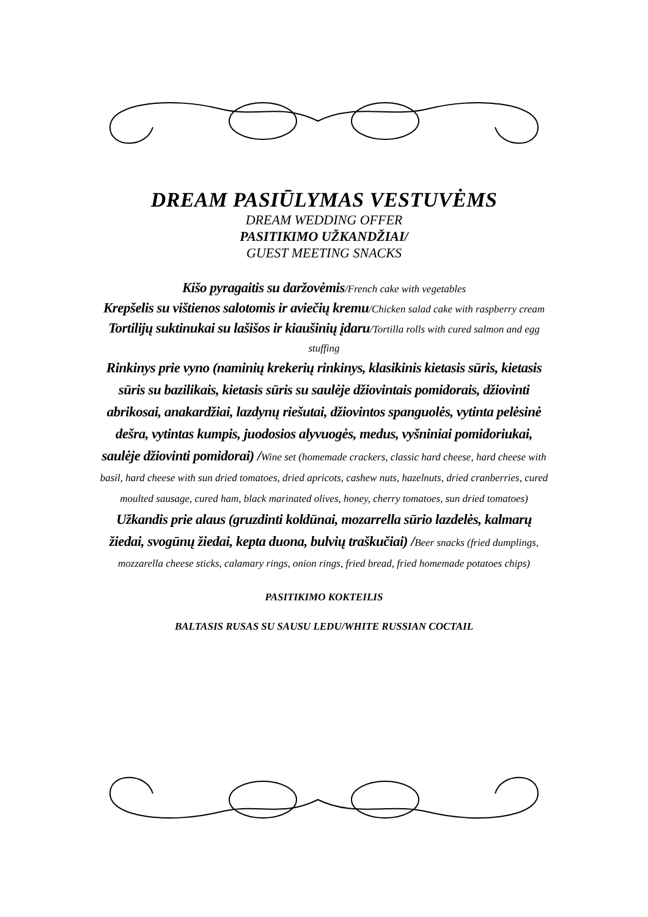DREAM PASIŪLYMAS VESTUVĖMS
DREAM WEDDING OFFER
PASITIKIMO UŽKANDŽIAI/
GUEST MEETING SNACKS
Kišo pyragaitis su daržovėmis/French cake with vegetables
Krepšelis su vištienos salotomis ir aviečių kremu/Chicken salad cake with raspberry cream
Tortilijų suktinukai su lašišos ir kiaušinių įdaru/Tortilla rolls with cured salmon and egg stuffing
Rinkinys prie vyno (naminių krekerių rinkinys, klasikinis kietasis sūris, kietasis sūris su bazilikais, kietasis sūris su saulėje džiovintais pomidorais, džiovinti abrikosai, anakardžiai, lazdynų riešutai, džiovintos spanguolės, vytinta pelėsinė dešra, vytintas kumpis, juodosios alyvuogės, medus, vyšniniai pomidoriukai, saulėje džiovinti pomidorai) /Wine set (homemade crackers, classic hard cheese, hard cheese with basil, hard cheese with sun dried tomatoes, dried apricots, cashew nuts, hazelnuts, dried cranberries, cured moulted sausage, cured ham, black marinated olives, honey, cherry tomatoes, sun dried tomatoes)
Užkandis prie alaus (gruzdinti koldūnai, mozarrella sūrio lazdelės, kalmarų žiedai, svogūnų žiedai, kepta duona, bulvių traškučiai) /Beer snacks (fried dumplings, mozzarella cheese sticks, calamary rings, onion rings, fried bread, fried homemade potatoes chips)
PASITIKIMO KOKTEILIS
BALTASIS RUSAS SU SAUSU LEDU/WHITE RUSSIAN COCTAIL